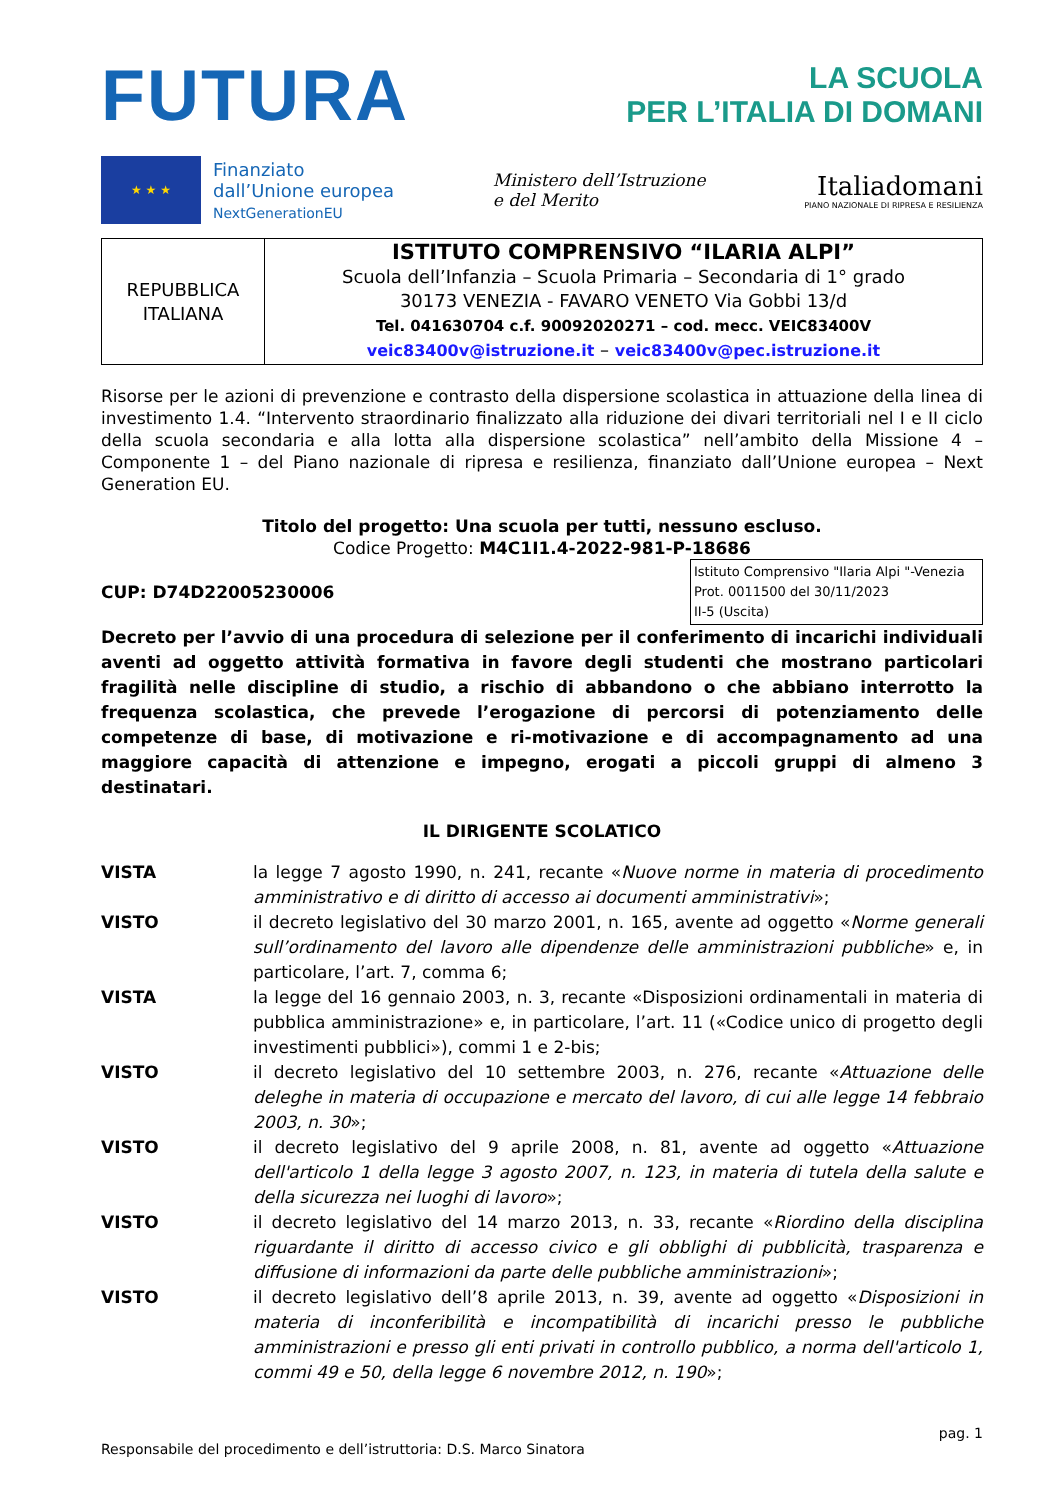FUTURA
LA SCUOLA
PER L’ITALIA DI DOMANI
★ ★ ★
Finanziato
dall’Unione europea
NextGenerationEU
Ministero dell’Istruzione
e del Merito
Italiadomani
PIANO NAZIONALE DI RIPRESA E RESILIENZA
| REPUBBLICA ITALIANA | ISTITUTO COMPRENSIVO “ILARIA ALPI” Scuola dell’Infanzia – Scuola Primaria – Secondaria di 1° grado 30173 VENEZIA - FAVARO VENETO Via Gobbi 13/d Tel. 041630704 c.f. 90092020271 – cod. mecc. VEIC83400V veic83400v@istruzione.it – veic83400v@pec.istruzione.it |
Risorse per le azioni di prevenzione e contrasto della dispersione scolastica in attuazione della linea di investimento 1.4. “Intervento straordinario finalizzato alla riduzione dei divari territoriali nel I e II ciclo della scuola secondaria e alla lotta alla dispersione scolastica” nell’ambito della Missione 4 – Componente 1 – del Piano nazionale di ripresa e resilienza, finanziato dall’Unione europea – Next Generation EU.
Titolo del progetto: Una scuola per tutti, nessuno escluso.
Codice Progetto: M4C1I1.4-2022-981-P-18686
CUP: D74D22005230006
Istituto Comprensivo "Ilaria Alpi "-Venezia
Prot. 0011500 del 30/11/2023
II-5 (Uscita)
Decreto per l’avvio di una procedura di selezione per il conferimento di incarichi individuali aventi ad oggetto attività formativa in favore degli studenti che mostrano particolari fragilità nelle discipline di studio, a rischio di abbandono o che abbiano interrotto la frequenza scolastica, che prevede l’erogazione di percorsi di potenziamento delle competenze di base, di motivazione e ri-motivazione e di accompagnamento ad una maggiore capacità di attenzione e impegno, erogati a piccoli gruppi di almeno 3 destinatari.
IL DIRIGENTE SCOLATICO
| VISTA | la legge 7 agosto 1990, n. 241, recante « Nuove norme in materia di procedimento amministrativo e di diritto di accesso ai documenti amministrativi »; |
| VISTO | il decreto legislativo del 30 marzo 2001, n. 165, avente ad oggetto « Norme generali sull’ordinamento del lavoro alle dipendenze delle amministrazioni pubbliche » e, in particolare, l’art. 7, comma 6; |
| VISTA | la legge del 16 gennaio 2003, n. 3, recante «Disposizioni ordinamentali in materia di pubblica amministrazione» e, in particolare, l’art. 11 («Codice unico di progetto degli investimenti pubblici»), commi 1 e 2-bis; |
| VISTO | il decreto legislativo del 10 settembre 2003, n. 276, recante « Attuazione delle deleghe in materia di occupazione e mercato del lavoro, di cui alle legge 14 febbraio 2003, n. 30 »; |
| VISTO | il decreto legislativo del 9 aprile 2008, n. 81, avente ad oggetto « Attuazione dell'articolo 1 della legge 3 agosto 2007, n. 123, in materia di tutela della salute e della sicurezza nei luoghi di lavoro »; |
| VISTO | il decreto legislativo del 14 marzo 2013, n. 33, recante « Riordino della disciplina riguardante il diritto di accesso civico e gli obblighi di pubblicità, trasparenza e diffusione di informazioni da parte delle pubbliche amministrazioni »; |
| VISTO | il decreto legislativo dell’8 aprile 2013, n. 39, avente ad oggetto « Disposizioni in materia di inconferibilità e incompatibilità di incarichi presso le pubbliche amministrazioni e presso gli enti privati in controllo pubblico, a norma dell'articolo 1, commi 49 e 50, della legge 6 novembre 2012, n. 190 »; |
pag. 1
Responsabile del procedimento e dell’istruttoria: D.S. Marco Sinatora